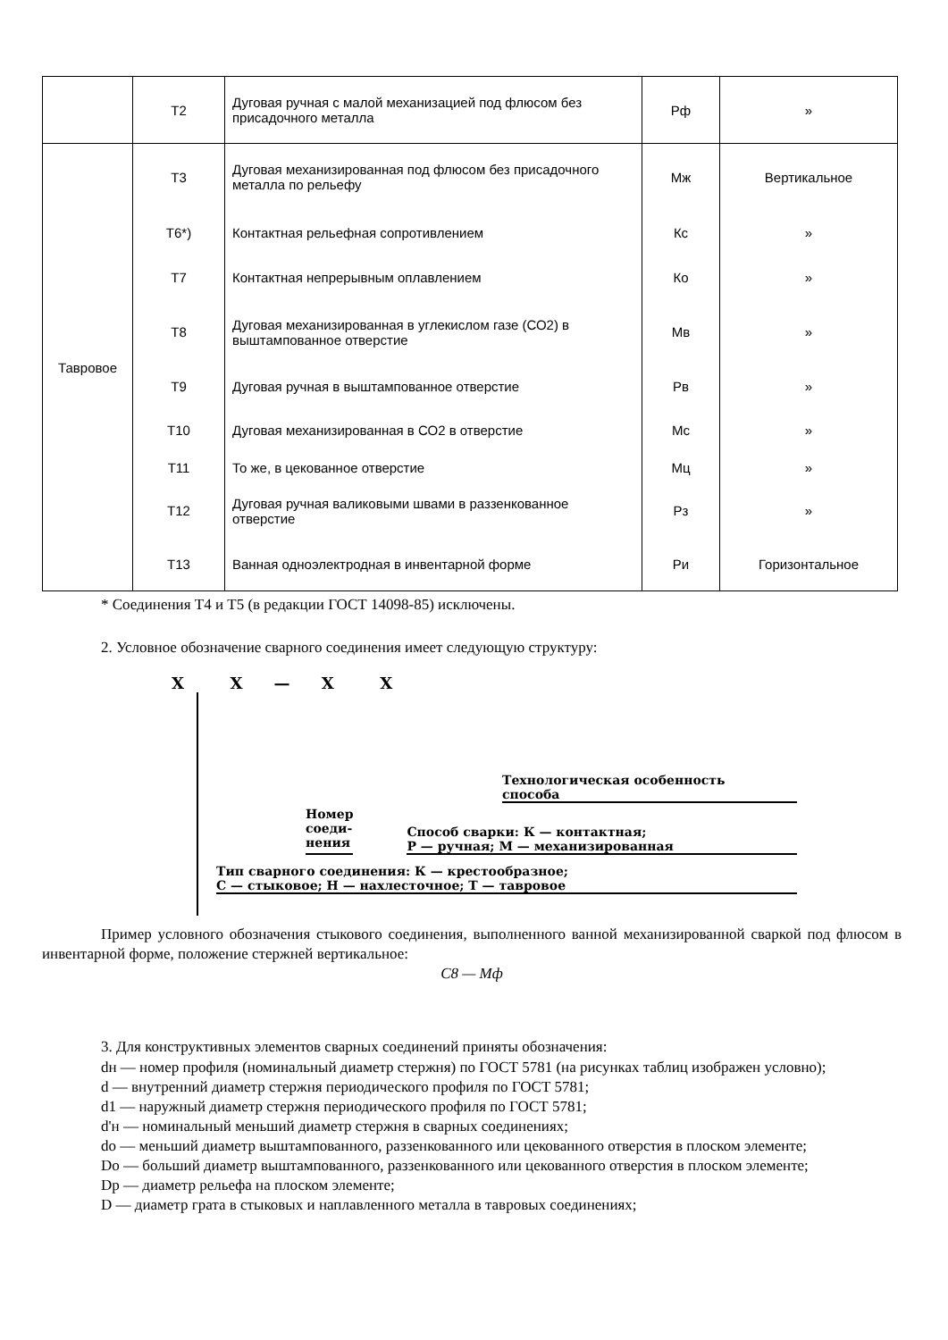| | Т2 | Дуговая ручная с малой механизацией под флюсом без присадочного металла | Рф | » |
| Тавровое | Т3 | Дуговая механизированная под флюсом без присадочного металла по рельефу | Мж | Вертикальное |
| | Т6*) | Контактная рельефная сопротивлением | Кс | » |
| | Т7 | Контактная непрерывным оплавлением | Ко | » |
| | Т8 | Дуговая механизированная в углекислом газе (СО2) в выштампованное отверстие | Мв | » |
| | Т9 | Дуговая ручная в выштампованное отверстие | Рв | » |
| | Т10 | Дуговая механизированная в СО2 в отверстие | Мс | » |
| | Т11 | То же, в цекованное отверстие | Мц | » |
| | Т12 | Дуговая ручная валиковыми швами в раззенкованное отверстие | Рз | » |
| | Т13 | Ванная одноэлектродная в инвентарной форме | Ри | Горизонтальное |
* Соединения Т4 и Т5 (в редакции ГОСТ 14098-85) исключены.
2. Условное обозначение сварного соединения имеет следующую структуру:
X X — X X
Технологическая особенность
способа
Номер
соеди-
нения
Способ сварки: К — контактная;
Р — ручная; М — механизированная
Тип сварного соединения: К — крестообразное;
С — стыковое; Н — нахлесточное; Т — тавровое
Пример условного обозначения стыкового соединения, выполненного ванной механизированной сваркой под флюсом в инвентарной форме, положение стержней вертикальное:
С8 — Мф
3. Для конструктивных элементов сварных соединений приняты обозначения:
dн — номер профиля (номинальный диаметр стержня) по ГОСТ 5781 (на рисунках таблиц изображен условно);
d — внутренний диаметр стержня периодического профиля по ГОСТ 5781;
d1 — наружный диаметр стержня периодического профиля по ГОСТ 5781;
d'н — номинальный меньший диаметр стержня в сварных соединениях;
do — меньший диаметр выштампованного, раззенкованного или цекованного отверстия в плоском элементе;
Do — больший диаметр выштампованного, раззенкованного или цекованного отверстия в плоском элементе;
Dр — диаметр рельефа на плоском элементе;
D — диаметр грата в стыковых и наплавленного металла в тавровых соединениях;